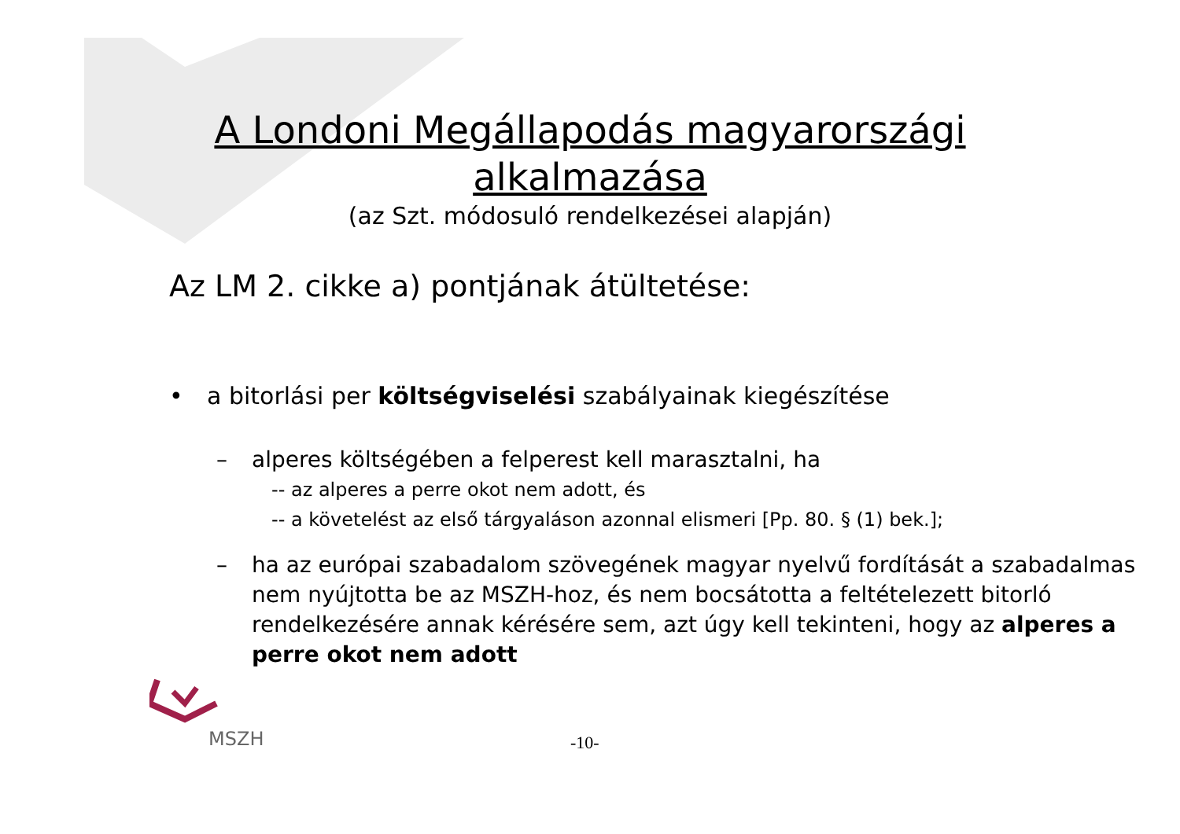A Londoni Megállapodás magyarországi alkalmazása
(az Szt. módosuló rendelkezései alapján)
Az LM 2. cikke a) pontjának átültetése:
• a bitorlási per költségviselési szabályainak kiegészítése
– alperes költségében a felperest kell marasztalni, ha
-- az alperes a perre okot nem adott, és
-- a követelést az első tárgyaláson azonnal elismeri [Pp. 80. § (1) bek.];
– ha az európai szabadalom szövegének magyar nyelvű fordítását a szabadalmas nem nyújtotta be az MSZH-hoz, és nem bocsátotta a feltételezett bitorló rendelkezésére annak kérésére sem, azt úgy kell tekinteni, hogy az alperes a perre okot nem adott
MSZH
-10-